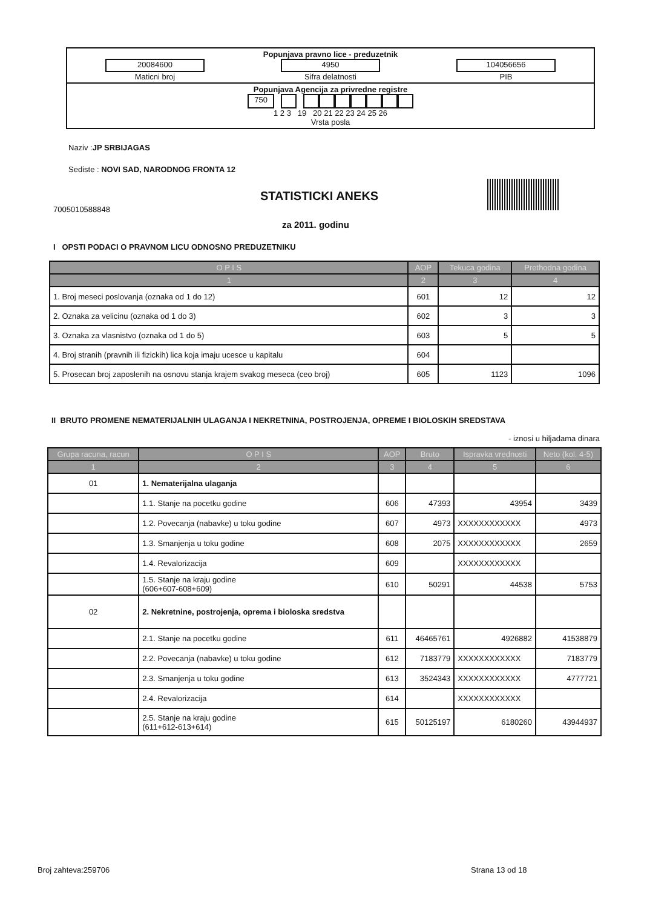Popunjava pravno lice - preduzetnik
20084600
Maticni broj
4950
Sifra delatnosti
104056656
PIB
Popunjava Agencija za privredne registre
750
1 2 3 19 20 21 22 23 24 25 26
Vrsta posla
Naziv :JP SRBIJAGAS
Sediste : NOVI SAD, NARODNOG FRONTA 12
7005010588848
STATISTICKI ANEKS
za 2011. godinu
I OPSTI PODACI O PRAVNOM LICU ODNOSNO PREDUZETNIKU
| O P I S | AOP | Tekuca godina | Prethodna godina |
| --- | --- | --- | --- |
| 1 | 2 | 3 | 4 |
| 1. Broj meseci poslovanja (oznaka od 1 do 12) | 601 | 12 | 12 |
| 2. Oznaka za velicinu (oznaka od 1 do 3) | 602 | 3 | 3 |
| 3. Oznaka za vlasnistvo (oznaka od 1 do 5) | 603 | 5 | 5 |
| 4. Broj stranih (pravnih ili fizickih) lica koja imaju ucesce u kapitalu | 604 | | |
| 5. Prosecan broj zaposlenih na osnovu stanja krajem svakog meseca (ceo broj) | 605 | 1123 | 1096 |
II BRUTO PROMENE NEMATERIJALNIH ULAGANJA I NEKRETNINA, POSTROJENJA, OPREME I BIOLOSKIH SREDSTAVA
- iznosi u hiljadama dinara
| Grupa racuna, racun | O P I S | AOP | Bruto | Ispravka vrednosti | Neto (kol. 4-5) |
| --- | --- | --- | --- | --- | --- |
| 1 | 2 | 3 | 4 | 5 | 6 |
| 01 | 1. Nematerijalna ulaganja | | | | |
| | 1.1. Stanje na pocetku godine | 606 | 47393 | 43954 | 3439 |
| | 1.2. Povecanja (nabavke) u toku godine | 607 | 4973 | XXXXXXXXXXXX | 4973 |
| | 1.3. Smanjenja u toku godine | 608 | 2075 | XXXXXXXXXXXX | 2659 |
| | 1.4. Revalorizacija | 609 | | XXXXXXXXXXXX | |
| | 1.5. Stanje na kraju godine (606+607-608+609) | 610 | 50291 | 44538 | 5753 |
| 02 | 2. Nekretnine, postrojenja, oprema i bioloska sredstva | | | | |
| | 2.1. Stanje na pocetku godine | 611 | 46465761 | 4926882 | 41538879 |
| | 2.2. Povecanja (nabavke) u toku godine | 612 | 7183779 | XXXXXXXXXXXX | 7183779 |
| | 2.3. Smanjenja u toku godine | 613 | 3524343 | XXXXXXXXXXXX | 4777721 |
| | 2.4. Revalorizacija | 614 | | XXXXXXXXXXXX | |
| | 2.5. Stanje na kraju godine (611+612-613+614) | 615 | 50125197 | 6180260 | 43944937 |
Broj zahteva:259706 Strana 13 od 18